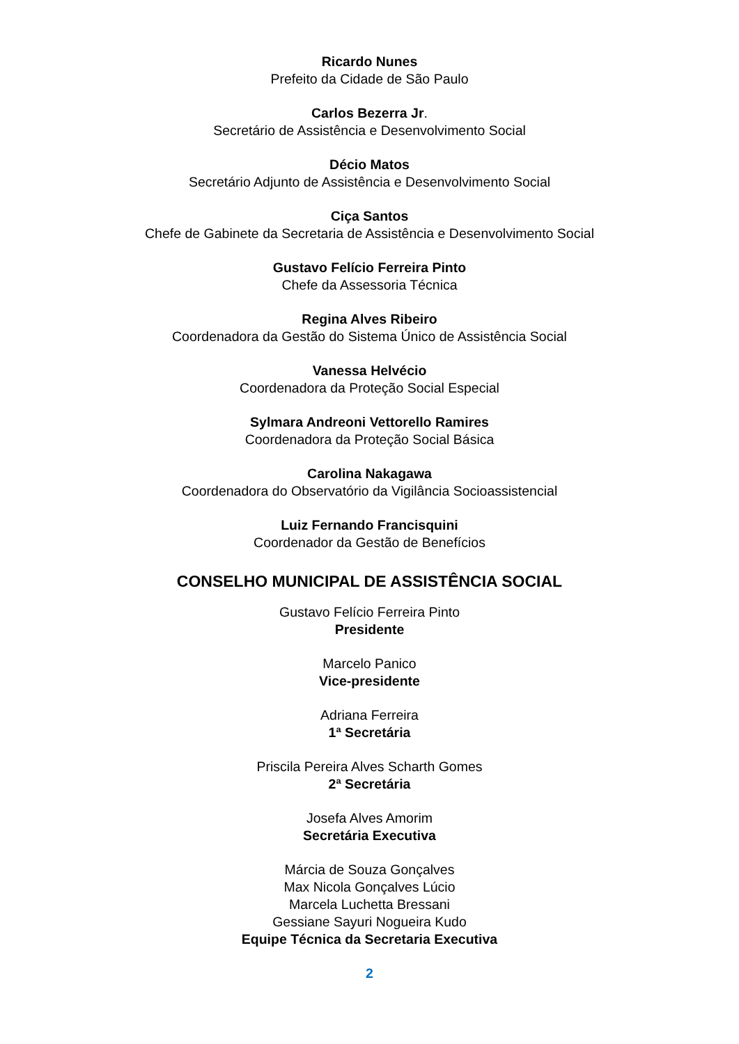Ricardo Nunes
Prefeito da Cidade de São Paulo
Carlos Bezerra Jr.
Secretário de Assistência e Desenvolvimento Social
Décio Matos
Secretário Adjunto de Assistência e Desenvolvimento Social
Ciça Santos
Chefe de Gabinete da Secretaria de Assistência e Desenvolvimento Social
Gustavo Felício Ferreira Pinto
Chefe da Assessoria Técnica
Regina Alves Ribeiro
Coordenadora da Gestão do Sistema Único de Assistência Social
Vanessa Helvécio
Coordenadora da Proteção Social Especial
Sylmara Andreoni Vettorello Ramires
Coordenadora da Proteção Social Básica
Carolina Nakagawa
Coordenadora do Observatório da Vigilância Socioassistencial
Luiz Fernando Francisquini
Coordenador da Gestão de Benefícios
CONSELHO MUNICIPAL DE ASSISTÊNCIA SOCIAL
Gustavo Felício Ferreira Pinto
Presidente
Marcelo Panico
Vice-presidente
Adriana Ferreira
1ª Secretária
Priscila Pereira Alves Scharth Gomes
2ª Secretária
Josefa Alves Amorim
Secretária Executiva
Márcia de Souza Gonçalves
Max Nicola Gonçalves Lúcio
Marcela Luchetta Bressani
Gessiane Sayuri Nogueira Kudo
Equipe Técnica da Secretaria Executiva
2